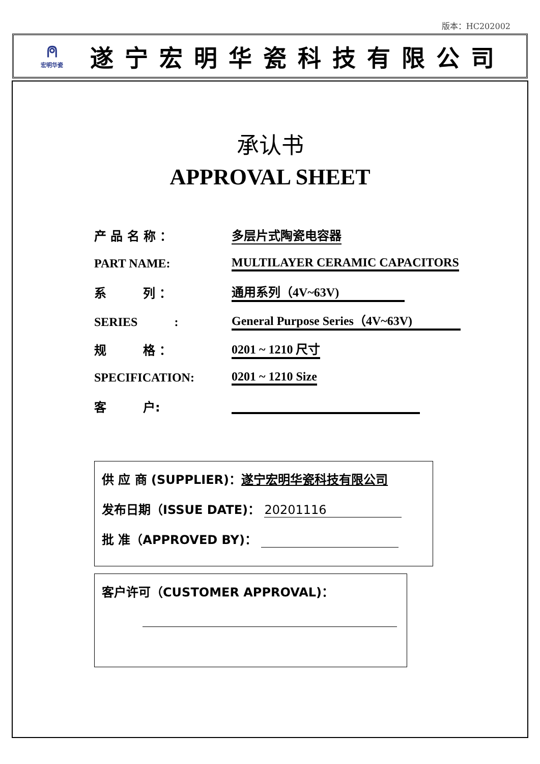版本：HC202002
⍝
宏明华瓷
遂宁宏明华瓷科技有限公司
承认书
APPROVAL SHEET
产 品 名 称 ： 多层片式陶瓷电容器
PART NAME: MULTILAYER CERAMIC CAPACITORS
系　　　列 ： 通用系列（4V~63V)
SERIES　　　: General Purpose Series（4V~63V)
规　　　格 ： 0201 ~ 1210 尺寸
SPECIFICATION: 0201 ~ 1210 Size
客　　　户:
供 应 商 (SUPPLIER)：遂宁宏明华瓷科技有限公司
发布日期（ISSUE DATE)： 20201116
批 准（APPROVED BY)：
客户许可（CUSTOMER APPROVAL)：